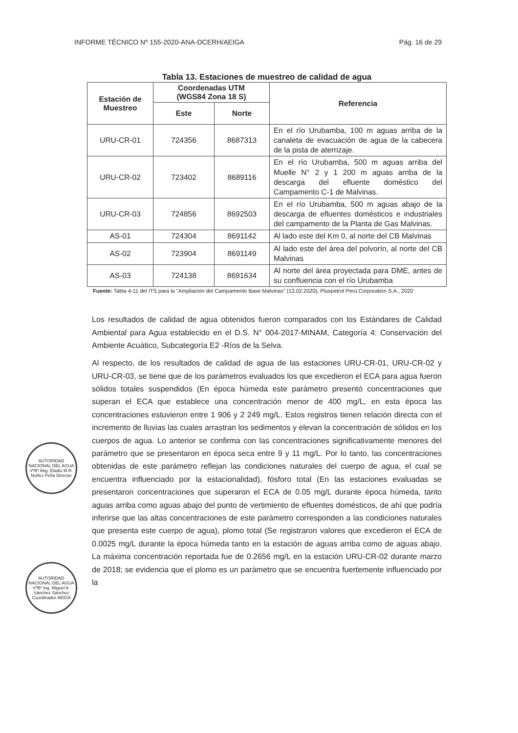INFORME TÉCNICO Nº 155-2020-ANA-DCERH/AEIGA Pág. 16 de 29
Tabla 13. Estaciones de muestreo de calidad de agua
| Estación de Muestreo | Coordenadas UTM (WGS84 Zona 18 S) | | Referencia |
| --- | --- | --- | --- |
| | Este | Norte | |
| URU-CR-01 | 724356 | 8687313 | En el río Urubamba, 100 m aguas arriba de la canaleta de evacuación de agua de la cabecera de la pista de aterrizaje. |
| URU-CR-02 | 723402 | 8689116 | En el río Urubamba, 500 m aguas arriba del Muelle N° 2 y 1 200 m aguas arriba de la descarga del efluente doméstico del Campamento C-1 de Malvinas. |
| URU-CR-03 | 724856 | 8692503 | En el río Urubamba, 500 m aguas abajo de la descarga de efluentes domésticos e industriales del campamento de la Planta de Gas Malvinas. |
| AS-01 | 724304 | 8691142 | Al lado este del Km 0, al norte del CB Malvinas |
| AS-02 | 723904 | 8691149 | Al lado este del área del polvorín, al norte del CB Malvinas |
| AS-03 | 724138 | 8691634 | Al norte del área proyectada para DME, antes de su confluencia con el río Urubamba |
Fuente: Tabla 4-11 del ITS para la "Ampliación del Campamento Base Malvinas" (12.02.2020), Pluspetrol Perú Corporation S.A., 2020
Los resultados de calidad de agua obtenidos fueron comparados con los Estándares de Calidad Ambiental para Agua establecido en el D.S. N° 004-2017-MINAM, Categoría 4: Conservación del Ambiente Acuático, Subcategoría E2 -Ríos de la Selva.
Al respecto, de los resultados de calidad de agua de las estaciones URU-CR-01, URU-CR-02 y URU-CR-03, se tiene que de los parámetros evaluados los que excedieron el ECA para agua fueron sólidos totales suspendidos (En época húmeda este parámetro presentó concentraciones que superan el ECA que establece una concentración menor de 400 mg/L, en esta época las concentraciones estuvieron entre 1 906 y 2 249 mg/L. Estos registros tienen relación directa con el incremento de lluvias las cuales arrastran los sedimentos y elevan la concentración de sólidos en los cuerpos de agua. Lo anterior se confirma con las concentraciones significativamente menores del parámetro que se presentaron en época seca entre 9 y 11 mg/L. Por lo tanto, las concentraciones obtenidas de este parámetro reflejan las condiciones naturales del cuerpo de agua, el cual se encuentra influenciado por la estacionalidad), fósforo total (En las estaciones evaluadas se presentaron concentraciones que superaron el ECA de 0.05 mg/L durante época húmeda, tanto aguas arriba como aguas abajo del punto de vertimiento de efluentes domésticos, de ahí que podría inferirse que las altas concentraciones de este parámetro corresponden a las condiciones naturales que presenta este cuerpo de agua), plomo total (Se registraron valores que excedieron el ECA de 0.0025 mg/L durante la época húmeda tanto en la estación de aguas arriba como de aguas abajo. La máxima concentración reportada fue de 0.2656 mg/L en la estación URU-CR-02 durante marzo de 2018; se evidencia que el plomo es un parámetro que se encuentra fuertemente influenciado por la
AUTORIDAD NACIONAL DEL AGUA VºBº Abg. Eladio M.R. Núñez Peña Director
AUTORIDAD NACIONAL DEL AGUA VºBº Ing. Miguel A. Sánchez Sánchez Coordinador AEIGA